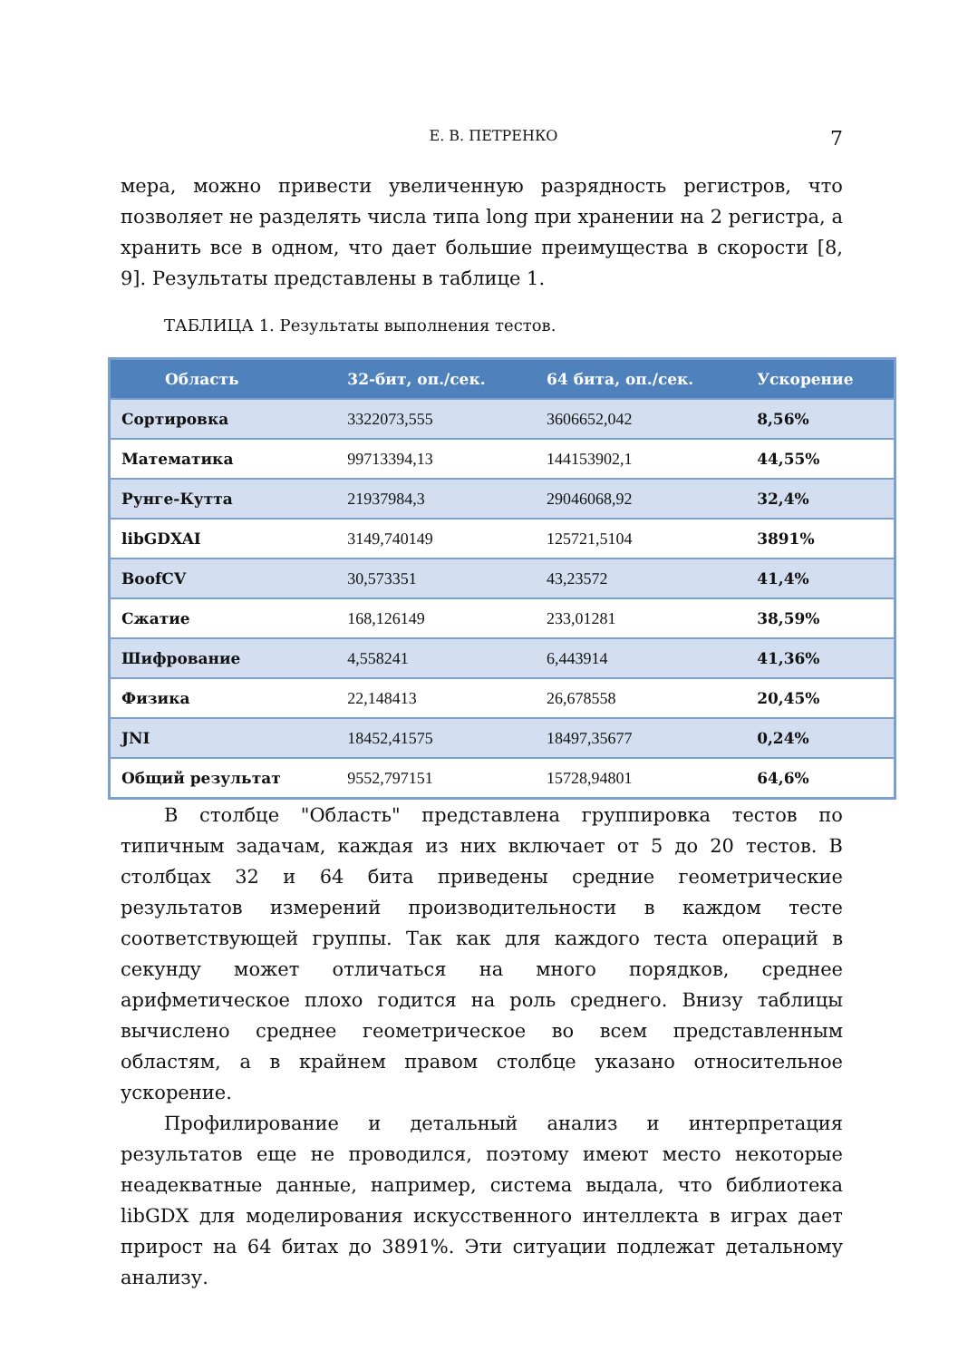Е. В. ПЕТРЕНКО 7
мера, можно привести увеличенную разрядность регистров, что позволяет не разделять числа типа long при хранении на 2 регистра, а хранить все в одном, что дает большие преимущества в скорости [8, 9]. Результаты представлены в таблице 1.
ТАБЛИЦА 1. Результаты выполнения тестов.
| Область | 32-бит, оп./сек. | 64 бита, оп./сек. | Ускорение |
| --- | --- | --- | --- |
| Сортировка | 3322073,555 | 3606652,042 | 8,56% |
| Математика | 99713394,13 | 144153902,1 | 44,55% |
| Рунге-Кутта | 21937984,3 | 29046068,92 | 32,4% |
| libGDXAI | 3149,740149 | 125721,5104 | 3891% |
| BoofCV | 30,573351 | 43,23572 | 41,4% |
| Сжатие | 168,126149 | 233,01281 | 38,59% |
| Шифрование | 4,558241 | 6,443914 | 41,36% |
| Физика | 22,148413 | 26,678558 | 20,45% |
| JNI | 18452,41575 | 18497,35677 | 0,24% |
| Общий результат | 9552,797151 | 15728,94801 | 64,6% |
В столбце "Область" представлена группировка тестов по типичным задачам, каждая из них включает от 5 до 20 тестов. В столбцах 32 и 64 бита приведены средние геометрические результатов измерений производительности в каждом тесте соответствующей группы. Так как для каждого теста операций в секунду может отличаться на много порядков, среднее арифметическое плохо годится на роль среднего. Внизу таблицы вычислено среднее геометрическое во всем представленным областям, а в крайнем правом столбце указано относительное ускорение.
Профилирование и детальный анализ и интерпретация результатов еще не проводился, поэтому имеют место некоторые неадекватные данные, например, система выдала, что библиотека libGDX для моделирования искусственного интеллекта в играх дает прирост на 64 битах до 3891%. Эти ситуации подлежат детальному анализу.